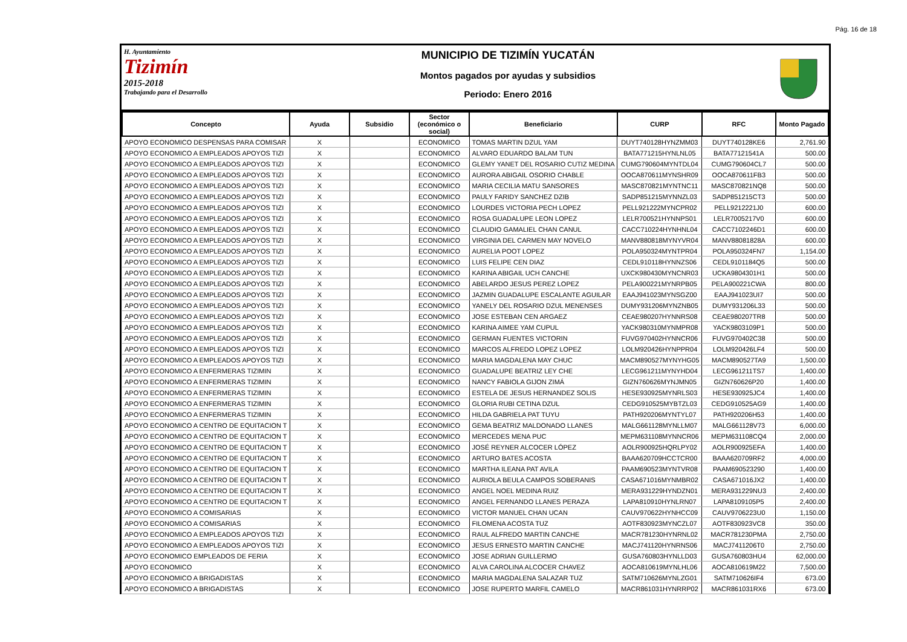Pág. 16 de 18
H. Ayuntamiento
Tizimín
2015-2018
Trabajando para el Desarrollo
MUNICIPIO DE TIZIMÍN YUCATÁN
Montos pagados por ayudas y subsidios
Periodo: Enero 2016
| Concepto | Ayuda | Subsidio | Sector (económico o social) | Beneficiario | CURP | RFC | Monto Pagado |
| --- | --- | --- | --- | --- | --- | --- | --- |
| APOYO ECONOMICO DESPENSAS PARA COMISAR | X | | ECONOMICO | TOMAS MARTIN DZUL YAM | DUYT740128HYNZMM03 | DUYT740128KE6 | 2,761.90 |
| APOYO ECONOMICO A EMPLEADOS APOYOS TIZI | X | | ECONOMICO | ALVARO EDUARDO BALAM TUN | BATA771215HYNLNL05 | BATA77121541A | 500.00 |
| APOYO ECONOMICO A EMPLEADOS APOYOS TIZI | X | | ECONOMICO | GLEMY YANET DEL ROSARIO CUTIZ MEDINA | CUMG790604MYNTDL04 | CUMG790604CL7 | 500.00 |
| APOYO ECONOMICO A EMPLEADOS APOYOS TIZI | X | | ECONOMICO | AURORA ABIGAIL OSORIO CHABLE | OOCA870611MYNSHR09 | OOCA870611FB3 | 500.00 |
| APOYO ECONOMICO A EMPLEADOS APOYOS TIZI | X | | ECONOMICO | MARIA CECILIA MATU SANSORES | MASC870821MYNTNC11 | MASC870821NQ8 | 500.00 |
| APOYO ECONOMICO A EMPLEADOS APOYOS TIZI | X | | ECONOMICO | PAULY FARIDY SANCHEZ DZIB | SADP851215MYNNZL03 | SADP851215CT3 | 500.00 |
| APOYO ECONOMICO A EMPLEADOS APOYOS TIZI | X | | ECONOMICO | LOURDES VICTORIA PECH LOPEZ | PELL921222MYNCPR02 | PELL9212221J0 | 600.00 |
| APOYO ECONOMICO A EMPLEADOS APOYOS TIZI | X | | ECONOMICO | ROSA GUADALUPE LEON LOPEZ | LELR700521HYNNPS01 | LELR7005217V0 | 600.00 |
| APOYO ECONOMICO A EMPLEADOS APOYOS TIZI | X | | ECONOMICO | CLAUDIO GAMALIEL CHAN CANUL | CACC710224HYNHNL04 | CACC7102246D1 | 600.00 |
| APOYO ECONOMICO A EMPLEADOS APOYOS TIZI | X | | ECONOMICO | VIRGINIA DEL CARMEN MAY NOVELO | MANV880818MYNYVR04 | MANV88081828A | 600.00 |
| APOYO ECONOMICO A EMPLEADOS APOYOS TIZI | X | | ECONOMICO | AURELIA POOT LOPEZ | POLA950324MYNTPR04 | POLA950324FN7 | 1,154.00 |
| APOYO ECONOMICO A EMPLEADOS APOYOS TIZI | X | | ECONOMICO | LUIS FELIPE CEN DIAZ | CEDL910118HYNNZS06 | CEDL9101184Q5 | 500.00 |
| APOYO ECONOMICO A EMPLEADOS APOYOS TIZI | X | | ECONOMICO | KARINA ABIGAIL UCH CANCHE | UXCK980430MYNCNR03 | UCKA9804301H1 | 500.00 |
| APOYO ECONOMICO A EMPLEADOS APOYOS TIZI | X | | ECONOMICO | ABELARDO JESUS PEREZ LOPEZ | PELA900221MYNRPB05 | PELA900221CWA | 800.00 |
| APOYO ECONOMICO A EMPLEADOS APOYOS TIZI | X | | ECONOMICO | JAZMIN GUADALUPE ESCALANTE AGUILAR | EAAJ941023MYNSGZ00 | EAAJ941023UI7 | 500.00 |
| APOYO ECONOMICO A EMPLEADOS APOYOS TIZI | X | | ECONOMICO | YANELY DEL ROSARIO DZUL MENENSES | DUMY931206MYNZNB05 | DUMY931206L33 | 500.00 |
| APOYO ECONOMICO A EMPLEADOS APOYOS TIZI | X | | ECONOMICO | JOSE ESTEBAN CEN ARGAEZ | CEAE980207HYNNRS08 | CEAE980207TR8 | 500.00 |
| APOYO ECONOMICO A EMPLEADOS APOYOS TIZI | X | | ECONOMICO | KARINA AIMEE YAM CUPUL | YACK980310MYNMPR08 | YACK9803109P1 | 500.00 |
| APOYO ECONOMICO A EMPLEADOS APOYOS TIZI | X | | ECONOMICO | GERMAN FUENTES VICTORIN | FUVG970402HYNNCR06 | FUVG970402C38 | 500.00 |
| APOYO ECONOMICO A EMPLEADOS APOYOS TIZI | X | | ECONOMICO | MARCOS ALFREDO LOPEZ LOPEZ | LOLM920426HYNPPR04 | LOLM920426LF4 | 500.00 |
| APOYO ECONOMICO A EMPLEADOS APOYOS TIZI | X | | ECONOMICO | MARIA MAGDALENA MAY CHUC | MACM890527MYNYHG05 | MACM890527TA9 | 1,500.00 |
| APOYO ECONOMICO A ENFERMERAS TIZIMIN | X | | ECONOMICO | GUADALUPE BEATRIZ LEY CHE | LECG961211MYNYHD04 | LECG961211TS7 | 1,400.00 |
| APOYO ECONOMICO A ENFERMERAS TIZIMIN | X | | ECONOMICO | NANCY FABIOLA GIJON ZIMÁ | GIZN760626MYNJMN05 | GIZN760626P20 | 1,400.00 |
| APOYO ECONOMICO A ENFERMERAS TIZIMIN | X | | ECONOMICO | ESTELA DE JESUS HERNANDEZ SOLIS | HESE930925MYNRLS03 | HESE930925JC4 | 1,400.00 |
| APOYO ECONOMICO A ENFERMERAS TIZIMIN | X | | ECONOMICO | GLORIA RUBI CETINA DZUL | CEDG910525MYBTZL03 | CEDG910525AG9 | 1,400.00 |
| APOYO ECONOMICO A ENFERMERAS TIZIMIN | X | | ECONOMICO | HILDA GABRIELA PAT TUYU | PATH920206MYNTYL07 | PATH920206H53 | 1,400.00 |
| APOYO ECONOMICO A CENTRO DE EQUITACION T | X | | ECONOMICO | GEMA BEATRIZ MALDONADO LLANES | MALG661128MYNLLM07 | MALG661128V73 | 6,000.00 |
| APOYO ECONOMICO A CENTRO DE EQUITACION T | X | | ECONOMICO | MERCEDES MENA PUC | MEPM631108MYNNCR06 | MEPM631108CQ4 | 2,000.00 |
| APOYO ECONOMICO A CENTRO DE EQUITACION T | X | | ECONOMICO | JOSÉ REYNER ALCOCER LÓPEZ | AOLR900925HQRLPY02 | AOLR900925EFA | 1,400.00 |
| APOYO ECONOMICO A CENTRO DE EQUITACION T | X | | ECONOMICO | ARTURO BATES ACOSTA | BAAA620709HCCTCR00 | BAAA620709RF2 | 4,000.00 |
| APOYO ECONOMICO A CENTRO DE EQUITACION T | X | | ECONOMICO | MARTHA ILEANA PAT AVILA | PAAM690523MYNTVR08 | PAAM690523290 | 1,400.00 |
| APOYO ECONOMICO A CENTRO DE EQUITACION T | X | | ECONOMICO | AURIOLA BEULA CAMPOS SOBERANIS | CASA671016MYNMBR02 | CASA671016JX2 | 1,400.00 |
| APOYO ECONOMICO A CENTRO DE EQUITACION T | X | | ECONOMICO | ANGEL NOEL MEDINA RUIZ | MERA931229HYNDZN01 | MERA931229NU3 | 2,400.00 |
| APOYO ECONOMICO A CENTRO DE EQUITACION T | X | | ECONOMICO | ANGEL FERNANDO LLANES PERAZA | LAPA810910HYNLRN07 | LAPA8109105P5 | 2,400.00 |
| APOYO ECONOMICO A COMISARIAS | X | | ECONOMICO | VICTOR MANUEL CHAN UCAN | CAUV970622HYNHCC09 | CAUV9706223U0 | 1,150.00 |
| APOYO ECONOMICO A COMISARIAS | X | | ECONOMICO | FILOMENA ACOSTA TUZ | AOTF830923MYNCZL07 | AOTF830923VC8 | 350.00 |
| APOYO ECONOMICO A EMPLEADOS APOYOS TIZI | X | | ECONOMICO | RAUL ALFREDO MARTIN CANCHE | MACR781230HYNRNL02 | MACR781230PMA | 2,750.00 |
| APOYO ECONOMICO A EMPLEADOS APOYOS TIZI | X | | ECONOMICO | JESUS ERNESTO MARTIN CANCHE | MACJ741120HYNRNS06 | MACJ7411206T0 | 2,750.00 |
| APOYO ECONOMICO EMPLEADOS DE FERIA | X | | ECONOMICO | JOSE ADRIAN GUILLERMO | GUSA760803HYNLLD03 | GUSA760803HU4 | 62,000.00 |
| APOYO ECONOMICO | X | | ECONOMICO | ALVA CAROLINA ALCOCER CHAVEZ | AOCA810619MYNLHL06 | AOCA810619M22 | 7,500.00 |
| APOYO ECONOMICO A BRIGADISTAS | X | | ECONOMICO | MARIA MAGDALENA SALAZAR TUZ | SATM710626MYNLZG01 | SATM710626IF4 | 673.00 |
| APOYO ECONOMICO A BRIGADISTAS | X | | ECONOMICO | JOSE RUPERTO MARFIL CAMELO | MACR861031HYNRRP02 | MACR861031RX6 | 673.00 |